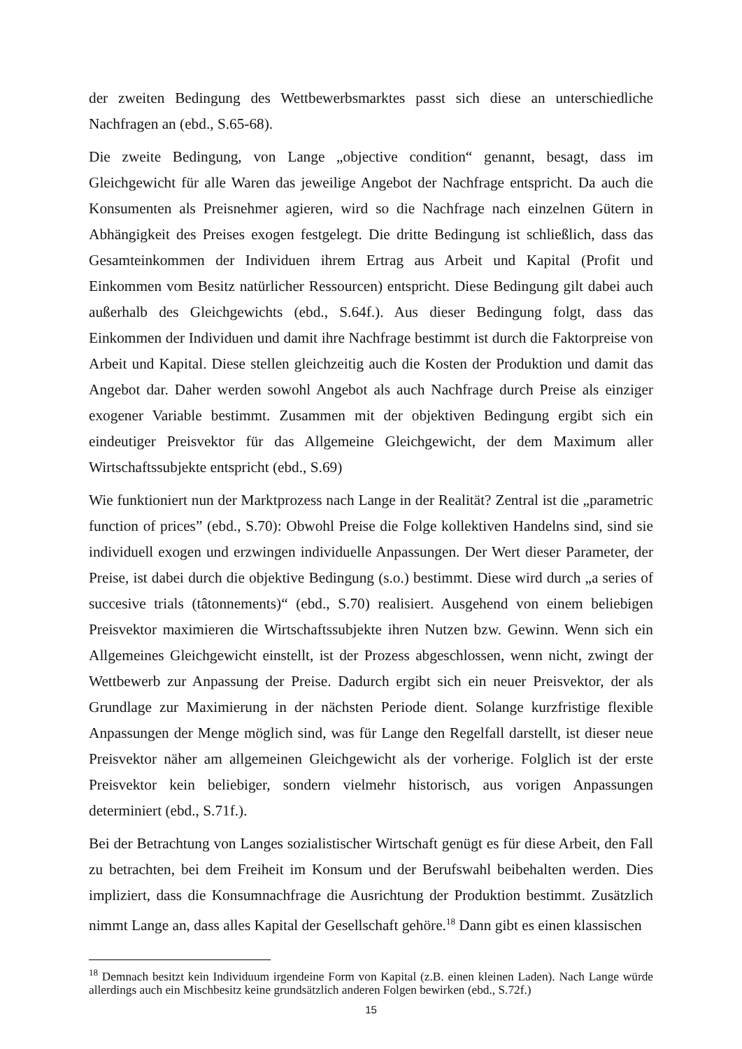der zweiten Bedingung des Wettbewerbsmarktes passt sich diese an unterschiedliche Nachfragen an (ebd., S.65-68).
Die zweite Bedingung, von Lange „objective condition“ genannt, besagt, dass im Gleichgewicht für alle Waren das jeweilige Angebot der Nachfrage entspricht. Da auch die Konsumenten als Preisnehmer agieren, wird so die Nachfrage nach einzelnen Gütern in Abhängigkeit des Preises exogen festgelegt. Die dritte Bedingung ist schließlich, dass das Gesamteinkommen der Individuen ihrem Ertrag aus Arbeit und Kapital (Profit und Einkommen vom Besitz natürlicher Ressourcen) entspricht. Diese Bedingung gilt dabei auch außerhalb des Gleichgewichts (ebd., S.64f.). Aus dieser Bedingung folgt, dass das Einkommen der Individuen und damit ihre Nachfrage bestimmt ist durch die Faktorpreise von Arbeit und Kapital. Diese stellen gleichzeitig auch die Kosten der Produktion und damit das Angebot dar. Daher werden sowohl Angebot als auch Nachfrage durch Preise als einziger exogener Variable bestimmt. Zusammen mit der objektiven Bedingung ergibt sich ein eindeutiger Preisvektor für das Allgemeine Gleichgewicht, der dem Maximum aller Wirtschaftssubjekte entspricht (ebd., S.69)
Wie funktioniert nun der Marktprozess nach Lange in der Realität? Zentral ist die „parametric function of prices” (ebd., S.70): Obwohl Preise die Folge kollektiven Handelns sind, sind sie individuell exogen und erzwingen individuelle Anpassungen. Der Wert dieser Parameter, der Preise, ist dabei durch die objektive Bedingung (s.o.) bestimmt. Diese wird durch „a series of succesive trials (tâtonnements)“ (ebd., S.70) realisiert. Ausgehend von einem beliebigen Preisvektor maximieren die Wirtschaftssubjekte ihren Nutzen bzw. Gewinn. Wenn sich ein Allgemeines Gleichgewicht einstellt, ist der Prozess abgeschlossen, wenn nicht, zwingt der Wettbewerb zur Anpassung der Preise. Dadurch ergibt sich ein neuer Preisvektor, der als Grundlage zur Maximierung in der nächsten Periode dient. Solange kurzfristige flexible Anpassungen der Menge möglich sind, was für Lange den Regelfall darstellt, ist dieser neue Preisvektor näher am allgemeinen Gleichgewicht als der vorherige. Folglich ist der erste Preisvektor kein beliebiger, sondern vielmehr historisch, aus vorigen Anpassungen determiniert (ebd., S.71f.).
Bei der Betrachtung von Langes sozialistischer Wirtschaft genügt es für diese Arbeit, den Fall zu betrachten, bei dem Freiheit im Konsum und der Berufswahl beibehalten werden. Dies impliziert, dass die Konsumnachfrage die Ausrichtung der Produktion bestimmt. Zusätzlich nimmt Lange an, dass alles Kapital der Gesellschaft gehöre.<sup>18</sup> Dann gibt es einen klassischen
<sup>18</sup> Demnach besitzt kein Individuum irgendeine Form von Kapital (z.B. einen kleinen Laden). Nach Lange würde allerdings auch ein Mischbesitz keine grundsätzlich anderen Folgen bewirken (ebd., S.72f.)
15